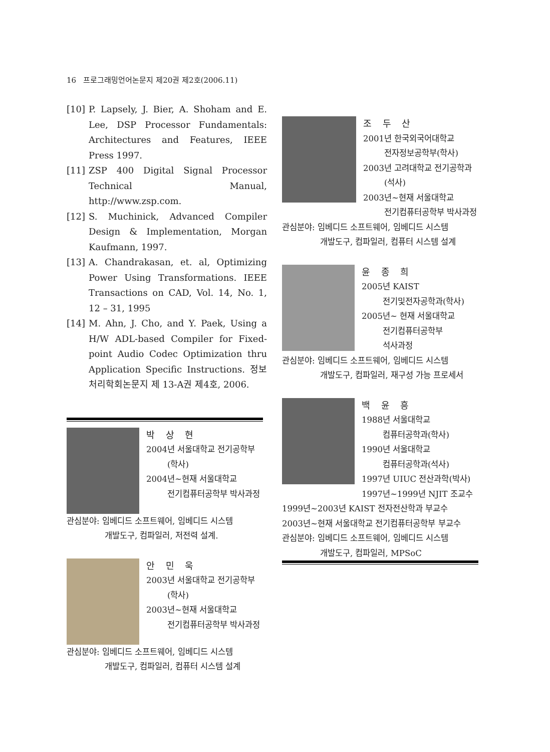16 프로그래밍언어논문지 제20권 제2호(2006.11)
[10] P. Lapsely, J. Bier, A. Shoham and E. Lee, DSP Processor Fundamentals: Architectures and Features, IEEE Press 1997.
[11] ZSP 400 Digital Signal Processor Technical Manual, http://www.zsp.com.
[12] S. Muchinick, Advanced Compiler Design & Implementation, Morgan Kaufmann, 1997.
[13] A. Chandrakasan, et. al, Optimizing Power Using Transformations. IEEE Transactions on CAD, Vol. 14, No. 1, 12 – 31, 1995
[14] M. Ahn, J. Cho, and Y. Paek, Using a H/W ADL-based Compiler for Fixed-point Audio Codec Optimization thru Application Specific Instructions. 정보처리학회논문지 제 13-A권 제4호, 2006.
박 상 현
2004년 서울대학교 전기공학부
(학사)
2004년~현재 서울대학교
전기컴퓨터공학부 박사과정
관심분야: 임베디드 소프트웨어, 임베디드 시스템
개발도구, 컴파일러, 저전력 설계.
안 민 욱
2003년 서울대학교 전기공학부
(학사)
2003년~현재 서울대학교
전기컴퓨터공학부 박사과정
관심분야: 임베디드 소프트웨어, 임베디드 시스템
개발도구, 컴파일러, 컴퓨터 시스템 설계
조 두 산
2001년 한국외국어대학교
전자정보공학부(학사)
2003년 고려대학교 전기공학과
(석사)
2003년~현재 서울대학교
전기컴퓨터공학부 박사과정
관심분야: 임베디드 소프트웨어, 임베디드 시스템
개발도구, 컴파일러, 컴퓨터 시스템 설계
윤 종 희
2005년 KAIST
전기및전자공학과(학사)
2005년~ 현재 서울대학교
전기컴퓨터공학부
석사과정
관심분야: 임베디드 소프트웨어, 임베디드 시스템
개발도구, 컴파일러, 재구성 가능 프로세서
백 윤 흥
1988년 서울대학교
컴퓨터공학과(학사)
1990년 서울대학교
컴퓨터공학과(석사)
1997년 UIUC 전산과학(박사)
1997년~1999년 NJIT 조교수
1999년~2003년 KAIST 전자전산학과 부교수
2003년~현재 서울대학교 전기컴퓨터공학부 부교수
관심분야: 임베디드 소프트웨어, 임베디드 시스템
개발도구, 컴파일러, MPSoC